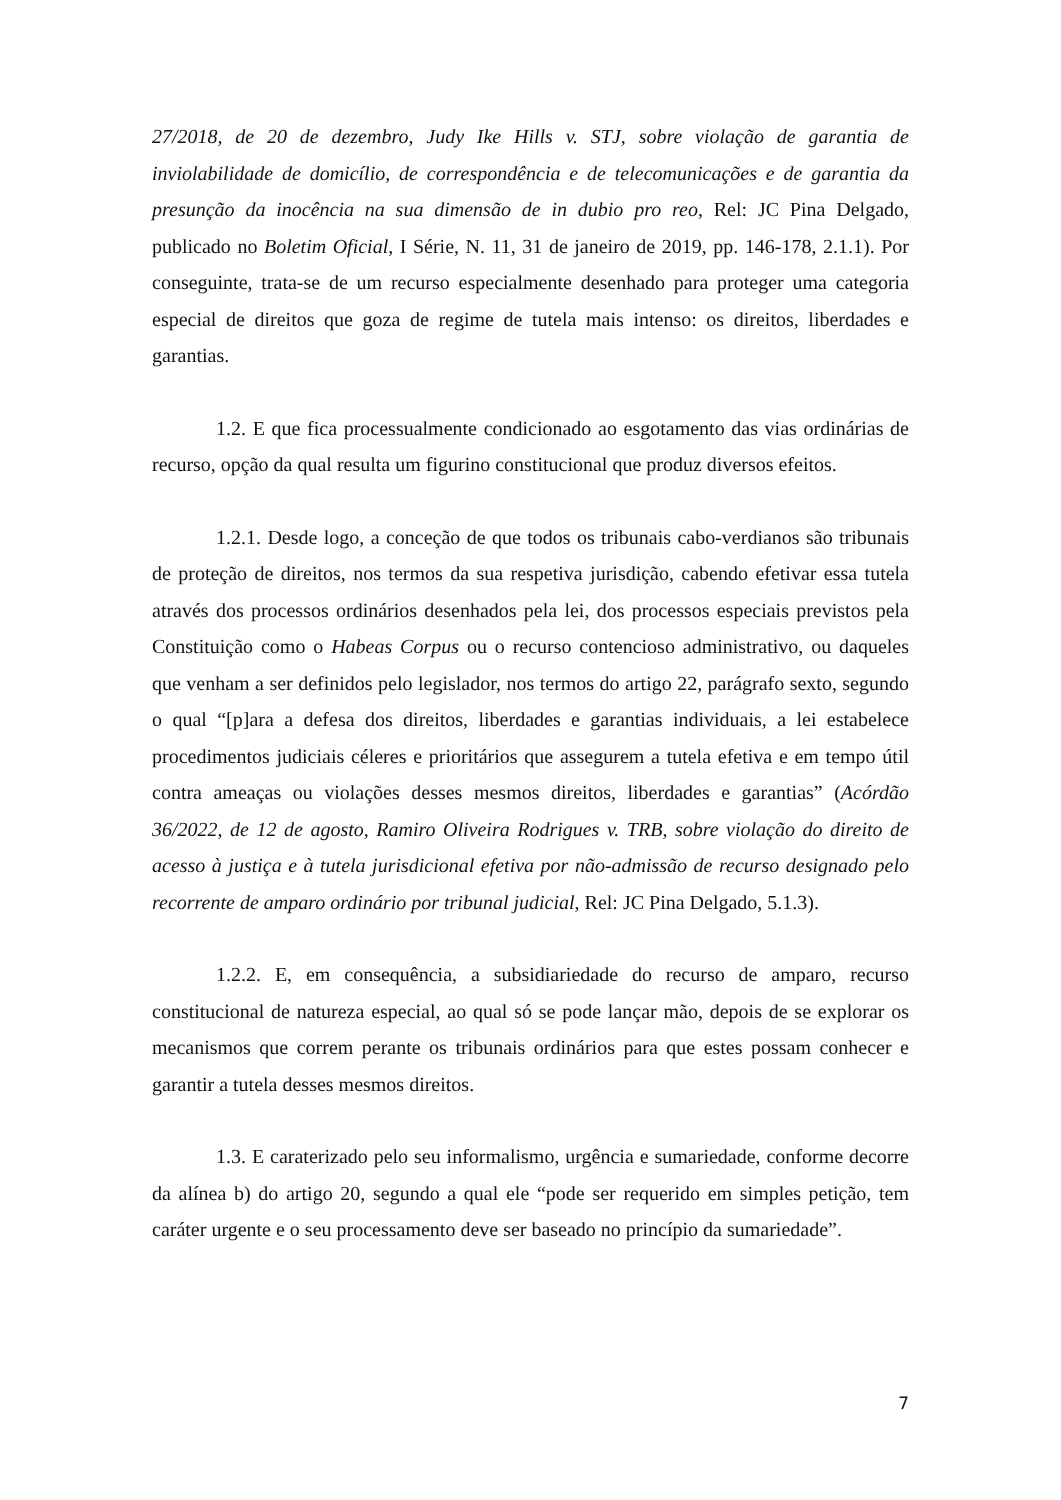27/2018, de 20 de dezembro, Judy Ike Hills v. STJ, sobre violação de garantia de inviolabilidade de domicílio, de correspondência e de telecomunicações e de garantia da presunção da inocência na sua dimensão de in dubio pro reo, Rel: JC Pina Delgado, publicado no Boletim Oficial, I Série, N. 11, 31 de janeiro de 2019, pp. 146-178, 2.1.1). Por conseguinte, trata-se de um recurso especialmente desenhado para proteger uma categoria especial de direitos que goza de regime de tutela mais intenso: os direitos, liberdades e garantias.
1.2. E que fica processualmente condicionado ao esgotamento das vias ordinárias de recurso, opção da qual resulta um figurino constitucional que produz diversos efeitos.
1.2.1. Desde logo, a conceção de que todos os tribunais cabo-verdianos são tribunais de proteção de direitos, nos termos da sua respetiva jurisdição, cabendo efetivar essa tutela através dos processos ordinários desenhados pela lei, dos processos especiais previstos pela Constituição como o Habeas Corpus ou o recurso contencioso administrativo, ou daqueles que venham a ser definidos pelo legislador, nos termos do artigo 22, parágrafo sexto, segundo o qual “[p]ara a defesa dos direitos, liberdades e garantias individuais, a lei estabelece procedimentos judiciais céleres e prioritários que assegurem a tutela efetiva e em tempo útil contra ameaças ou violações desses mesmos direitos, liberdades e garantias” (Acórdão 36/2022, de 12 de agosto, Ramiro Oliveira Rodrigues v. TRB, sobre violação do direito de acesso à justiça e à tutela jurisdicional efetiva por não-admissão de recurso designado pelo recorrente de amparo ordinário por tribunal judicial, Rel: JC Pina Delgado, 5.1.3).
1.2.2. E, em consequência, a subsidiariedade do recurso de amparo, recurso constitucional de natureza especial, ao qual só se pode lançar mão, depois de se explorar os mecanismos que correm perante os tribunais ordinários para que estes possam conhecer e garantir a tutela desses mesmos direitos.
1.3. E caraterizado pelo seu informalismo, urgência e sumariedade, conforme decorre da alínea b) do artigo 20, segundo a qual ele “pode ser requerido em simples petição, tem caráter urgente e o seu processamento deve ser baseado no princípio da sumariedade”.
7